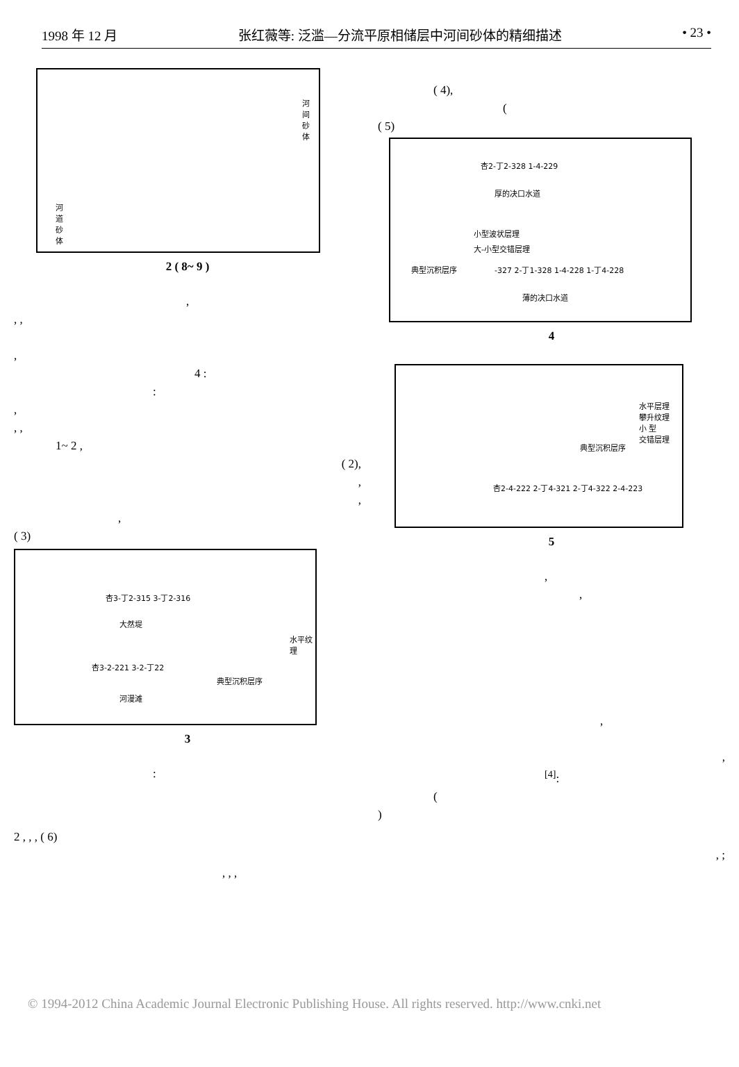1998 年 12 月 张红薇等: 泛滥—分流平原相储层中河间砂体的精细描述 • 23 •
河间砂体
河道砂体
2 ( 8~ 9 )
,
, ,
,
4 :
:
,
, ,
1~ 2 ,
( 2),
,
,
,
( 3)
杏3-丁2-315 3-丁2-316
大然堤
杏3-2-221 3-2-丁22
河漫滩
水平纹理
典型沉积层序
3
:
( 4),
(
( 5)
杏2-丁2-328 1-4-229
厚的决口水道
小型波状层理
大-小型交错层理
典型沉积层序
-327 2-丁1-328 1-4-228 1-丁4-228
薄的决口水道
4
水平层理
攀升纹理
小 型
交错层理
典型沉积层序
杏2-4-222 2-丁4-321 2-丁4-322 2-4-223
5
,
,
,
,
<sup>[4]</sup>:
(
)
2 , , , ( 6)
, ;
, , ,
© 1994-2012 China Academic Journal Electronic Publishing House. All rights reserved. http://www.cnki.net